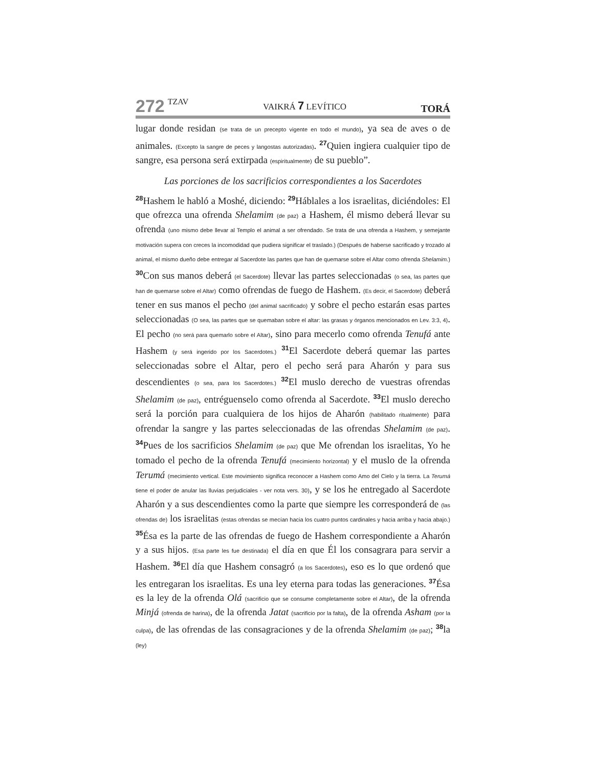272 TZAV VAIKRÁ 7 LEVÍTICO TORÁ
lugar donde residan (se trata de un precepto vigente en todo el mundo), ya sea de aves o de animales. (Excepto la sangre de peces y langostas autorizadas). <sup>27</sup>Quien ingiera cualquier tipo de sangre, esa persona será extirpada (espiritualmente) de su pueblo”.
Las porciones de los sacrificios correspondientes a los Sacerdotes
<sup>28</sup> Hashem le habló a Moshé, diciendo: <sup>29</sup>Háblales a los israelitas, diciéndoles: El que ofrezca una ofrenda Shelamim (de paz) a Hashem, él mismo deberá llevar su ofrenda (uno mismo debe llevar al Templo el animal a ser ofrendado. Se trata de una ofrenda a Hashem, y semejante motivación supera con creces la incomodidad que pudiera significar el traslado.) (Después de haberse sacrificado y trozado al animal, el mismo dueño debe entregar al Sacerdote las partes que han de quemarse sobre el Altar como ofrenda Shelamim.) <sup>30</sup>Con sus manos deberá (el Sacerdote) llevar las partes seleccionadas (o sea, las partes que han de quemarse sobre el Altar) como ofrendas de fuego de Hashem. (Es decir, el Sacerdote) deberá tener en sus manos el pecho (del animal sacrificado) y sobre el pecho estarán esas partes seleccionadas (O sea, las partes que se quemaban sobre el altar: las grasas y órganos mencionados en Lev. 3:3, 4). El pecho (no será para quemarlo sobre el Altar), sino para mecerlo como ofrenda Tenufá ante Hashem (y será ingerido por los Sacerdotes.) <sup>31</sup>El Sacerdote deberá quemar las partes seleccionadas sobre el Altar, pero el pecho será para Aharón y para sus descendientes (o sea, para los Sacerdotes.) <sup>32</sup>El muslo derecho de vuestras ofrendas Shelamim (de paz), entréguenselo como ofrenda al Sacerdote. <sup>33</sup>El muslo derecho será la porción para cualquiera de los hijos de Aharón (habilitado ritualmente) para ofrendar la sangre y las partes seleccionadas de las ofrendas Shelamim (de paz). <sup>34</sup>Pues de los sacrificios Shelamim (de paz) que Me ofrendan los israelitas, Yo he tomado el pecho de la ofrenda Tenufá (mecimiento horizontal) y el muslo de la ofrenda Terumá (mecimiento vertical. Este movimiento significa reconocer a Hashem como Amo del Cielo y la tierra. La Terumá tiene el poder de anular las lluvias perjudiciales - ver nota vers. 30), y se los he entregado al Sacerdote Aharón y a sus descendientes como la parte que siempre les corresponderá de (las ofrendas de) los israelitas (estas ofrendas se mecían hacia los cuatro puntos cardinales y hacia arriba y hacia abajo.) <sup>35</sup>Ésa es la parte de las ofrendas de fuego de Hashem correspondiente a Aharón y a sus hijos. (Esa parte les fue destinada) el día en que Él los consagrara para servir a Hashem. <sup>36</sup>El día que Hashem consagró (a los Sacerdotes), eso es lo que ordenó que les entregaran los israelitas. Es una ley eterna para todas las generaciones. <sup>37</sup>Ésa es la ley de la ofrenda Olá (sacrificio que se consume completamente sobre el Altar), de la ofrenda Minjá (ofrenda de harina), de la ofrenda Jatat (sacrificio por la falta), de la ofrenda Asham (por la culpa), de las ofrendas de las consagraciones y de la ofrenda Shelamim (de paz); <sup>38</sup>la (ley)